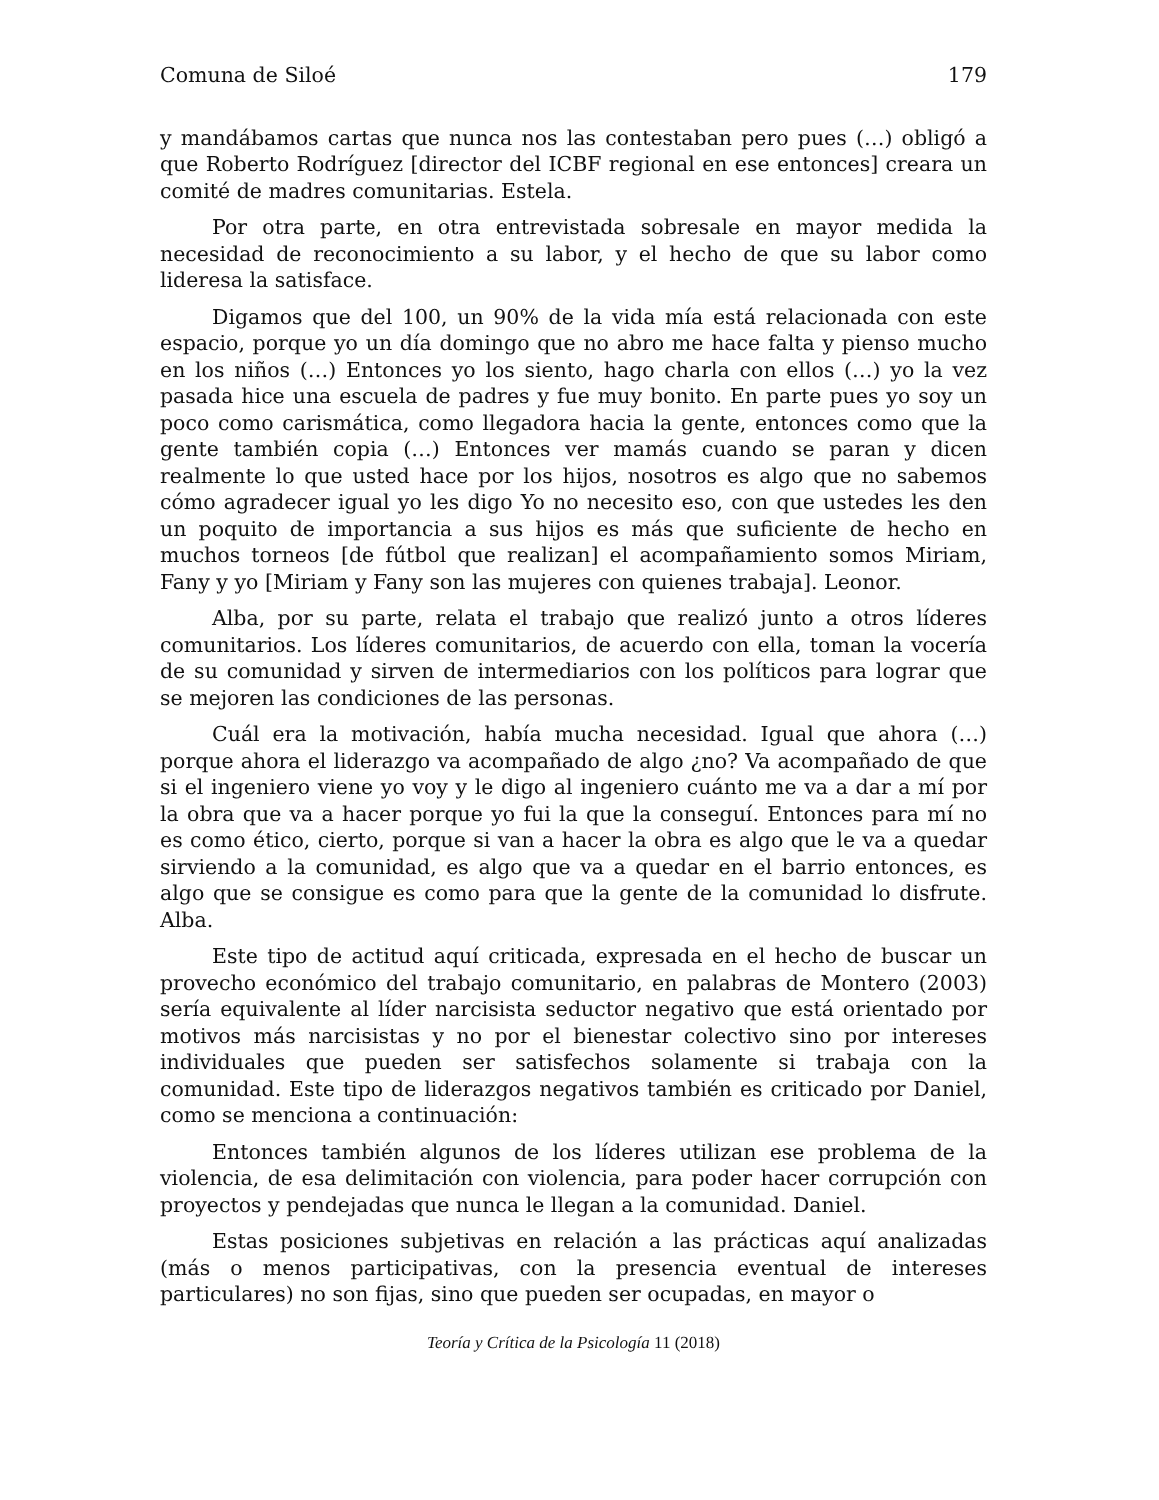Comuna de Siloé 179
y mandábamos cartas que nunca nos las contestaban pero pues (…) obligó a que Roberto Rodríguez [director del ICBF regional en ese entonces] creara un comité de madres comunitarias. Estela.
Por otra parte, en otra entrevistada sobresale en mayor medida la necesidad de reconocimiento a su labor, y el hecho de que su labor como lideresa la satisface.
Digamos que del 100, un 90% de la vida mía está relacionada con este espacio, porque yo un día domingo que no abro me hace falta y pienso mucho en los niños (…) Entonces yo los siento, hago charla con ellos (…) yo la vez pasada hice una escuela de padres y fue muy bonito. En parte pues yo soy un poco como carismática, como llegadora hacia la gente, entonces como que la gente también copia (…) Entonces ver mamás cuando se paran y dicen realmente lo que usted hace por los hijos, nosotros es algo que no sabemos cómo agradecer igual yo les digo Yo no necesito eso, con que ustedes les den un poquito de importancia a sus hijos es más que suficiente de hecho en muchos torneos [de fútbol que realizan] el acompañamiento somos Miriam, Fany y yo [Miriam y Fany son las mujeres con quienes trabaja]. Leonor.
Alba, por su parte, relata el trabajo que realizó junto a otros líderes comunitarios. Los líderes comunitarios, de acuerdo con ella, toman la vocería de su comunidad y sirven de intermediarios con los políticos para lograr que se mejoren las condiciones de las personas.
Cuál era la motivación, había mucha necesidad. Igual que ahora (…) porque ahora el liderazgo va acompañado de algo ¿no? Va acompañado de que si el ingeniero viene yo voy y le digo al ingeniero cuánto me va a dar a mí por la obra que va a hacer porque yo fui la que la conseguí. Entonces para mí no es como ético, cierto, porque si van a hacer la obra es algo que le va a quedar sirviendo a la comunidad, es algo que va a quedar en el barrio entonces, es algo que se consigue es como para que la gente de la comunidad lo disfrute. Alba.
Este tipo de actitud aquí criticada, expresada en el hecho de buscar un provecho económico del trabajo comunitario, en palabras de Montero (2003) sería equivalente al líder narcisista seductor negativo que está orientado por motivos más narcisistas y no por el bienestar colectivo sino por intereses individuales que pueden ser satisfechos solamente si trabaja con la comunidad. Este tipo de liderazgos negativos también es criticado por Daniel, como se menciona a continuación:
Entonces también algunos de los líderes utilizan ese problema de la violencia, de esa delimitación con violencia, para poder hacer corrupción con proyectos y pendejadas que nunca le llegan a la comunidad. Daniel.
Estas posiciones subjetivas en relación a las prácticas aquí analizadas (más o menos participativas, con la presencia eventual de intereses particulares) no son fijas, sino que pueden ser ocupadas, en mayor o
Teoría y Crítica de la Psicología 11 (2018)